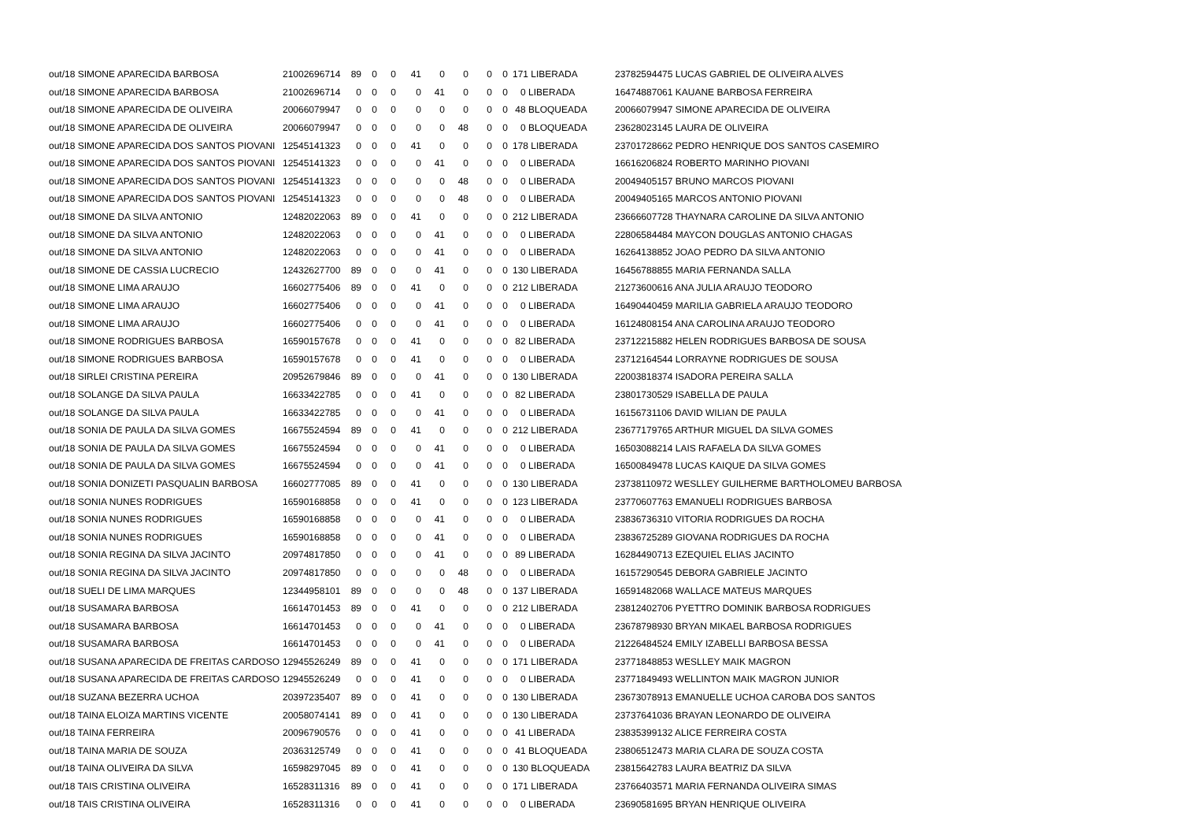| out/18 SIMONE APARECIDA BARBOSA | 21002696714 | 89 | 0 | 0 | 41 | 0 | 0 | 0 | 0 | 171 LIBERADA | 23782594475 LUCAS GABRIEL DE OLIVEIRA ALVES |
| out/18 SIMONE APARECIDA BARBOSA | 21002696714 | 0 | 0 | 0 | 0 | 41 | 0 | 0 | 0 | 0 LIBERADA | 16474887061 KAUANE BARBOSA FERREIRA |
| out/18 SIMONE APARECIDA DE OLIVEIRA | 20066079947 | 0 | 0 | 0 | 0 | 0 | 0 | 0 | 0 | 48 BLOQUEADA | 20066079947 SIMONE APARECIDA DE OLIVEIRA |
| out/18 SIMONE APARECIDA DE OLIVEIRA | 20066079947 | 0 | 0 | 0 | 0 | 0 | 48 | 0 | 0 | 0 BLOQUEADA | 23628023145 LAURA DE OLIVEIRA |
| out/18 SIMONE APARECIDA DOS SANTOS PIOVANI | 12545141323 | 0 | 0 | 0 | 41 | 0 | 0 | 0 | 0 | 178 LIBERADA | 23701728662 PEDRO HENRIQUE DOS SANTOS CASEMIRO |
| out/18 SIMONE APARECIDA DOS SANTOS PIOVANI | 12545141323 | 0 | 0 | 0 | 0 | 41 | 0 | 0 | 0 | 0 LIBERADA | 16616206824 ROBERTO MARINHO PIOVANI |
| out/18 SIMONE APARECIDA DOS SANTOS PIOVANI | 12545141323 | 0 | 0 | 0 | 0 | 0 | 48 | 0 | 0 | 0 LIBERADA | 20049405157 BRUNO MARCOS PIOVANI |
| out/18 SIMONE APARECIDA DOS SANTOS PIOVANI | 12545141323 | 0 | 0 | 0 | 0 | 0 | 48 | 0 | 0 | 0 LIBERADA | 20049405165 MARCOS ANTONIO PIOVANI |
| out/18 SIMONE DA SILVA ANTONIO | 12482022063 | 89 | 0 | 0 | 41 | 0 | 0 | 0 | 0 | 212 LIBERADA | 23666607728 THAYNARA CAROLINE DA SILVA ANTONIO |
| out/18 SIMONE DA SILVA ANTONIO | 12482022063 | 0 | 0 | 0 | 0 | 41 | 0 | 0 | 0 | 0 LIBERADA | 22806584484 MAYCON DOUGLAS ANTONIO CHAGAS |
| out/18 SIMONE DA SILVA ANTONIO | 12482022063 | 0 | 0 | 0 | 0 | 41 | 0 | 0 | 0 | 0 LIBERADA | 16264138852 JOAO PEDRO DA SILVA ANTONIO |
| out/18 SIMONE DE CASSIA LUCRECIO | 12432627700 | 89 | 0 | 0 | 0 | 41 | 0 | 0 | 0 | 130 LIBERADA | 16456788855 MARIA FERNANDA SALLA |
| out/18 SIMONE LIMA ARAUJO | 16602775406 | 89 | 0 | 0 | 41 | 0 | 0 | 0 | 0 | 212 LIBERADA | 21273600616 ANA JULIA ARAUJO TEODORO |
| out/18 SIMONE LIMA ARAUJO | 16602775406 | 0 | 0 | 0 | 0 | 41 | 0 | 0 | 0 | 0 LIBERADA | 16490440459 MARILIA GABRIELA ARAUJO TEODORO |
| out/18 SIMONE LIMA ARAUJO | 16602775406 | 0 | 0 | 0 | 0 | 41 | 0 | 0 | 0 | 0 LIBERADA | 16124808154 ANA CAROLINA ARAUJO TEODORO |
| out/18 SIMONE RODRIGUES BARBOSA | 16590157678 | 0 | 0 | 0 | 41 | 0 | 0 | 0 | 0 | 82 LIBERADA | 23712215882 HELEN RODRIGUES BARBOSA DE SOUSA |
| out/18 SIMONE RODRIGUES BARBOSA | 16590157678 | 0 | 0 | 0 | 41 | 0 | 0 | 0 | 0 | 0 LIBERADA | 23712164544 LORRAYNE RODRIGUES DE SOUSA |
| out/18 SIRLEI CRISTINA PEREIRA | 20952679846 | 89 | 0 | 0 | 0 | 41 | 0 | 0 | 0 | 130 LIBERADA | 22003818374 ISADORA PEREIRA SALLA |
| out/18 SOLANGE DA SILVA PAULA | 16633422785 | 0 | 0 | 0 | 41 | 0 | 0 | 0 | 0 | 82 LIBERADA | 23801730529 ISABELLA DE PAULA |
| out/18 SOLANGE DA SILVA PAULA | 16633422785 | 0 | 0 | 0 | 0 | 41 | 0 | 0 | 0 | 0 LIBERADA | 16156731106 DAVID WILIAN DE PAULA |
| out/18 SONIA DE PAULA DA SILVA GOMES | 16675524594 | 89 | 0 | 0 | 41 | 0 | 0 | 0 | 0 | 212 LIBERADA | 23677179765 ARTHUR MIGUEL DA SILVA GOMES |
| out/18 SONIA DE PAULA DA SILVA GOMES | 16675524594 | 0 | 0 | 0 | 0 | 41 | 0 | 0 | 0 | 0 LIBERADA | 16503088214 LAIS RAFAELA DA SILVA GOMES |
| out/18 SONIA DE PAULA DA SILVA GOMES | 16675524594 | 0 | 0 | 0 | 0 | 41 | 0 | 0 | 0 | 0 LIBERADA | 16500849478 LUCAS KAIQUE DA SILVA GOMES |
| out/18 SONIA DONIZETI PASQUALIN BARBOSA | 16602777085 | 89 | 0 | 0 | 41 | 0 | 0 | 0 | 0 | 130 LIBERADA | 23738110972 WESLLEY GUILHERME BARTHOLOMEU BARBOSA |
| out/18 SONIA NUNES RODRIGUES | 16590168858 | 0 | 0 | 0 | 41 | 0 | 0 | 0 | 0 | 123 LIBERADA | 23770607763 EMANUELI RODRIGUES BARBOSA |
| out/18 SONIA NUNES RODRIGUES | 16590168858 | 0 | 0 | 0 | 0 | 41 | 0 | 0 | 0 | 0 LIBERADA | 23836736310 VITORIA RODRIGUES DA ROCHA |
| out/18 SONIA NUNES RODRIGUES | 16590168858 | 0 | 0 | 0 | 0 | 41 | 0 | 0 | 0 | 0 LIBERADA | 23836725289 GIOVANA RODRIGUES DA ROCHA |
| out/18 SONIA REGINA DA SILVA JACINTO | 20974817850 | 0 | 0 | 0 | 0 | 41 | 0 | 0 | 0 | 89 LIBERADA | 16284490713 EZEQUIEL ELIAS JACINTO |
| out/18 SONIA REGINA DA SILVA JACINTO | 20974817850 | 0 | 0 | 0 | 0 | 0 | 48 | 0 | 0 | 0 LIBERADA | 16157290545 DEBORA GABRIELE JACINTO |
| out/18 SUELI DE LIMA MARQUES | 12344958101 | 89 | 0 | 0 | 0 | 0 | 48 | 0 | 0 | 137 LIBERADA | 16591482068 WALLACE MATEUS MARQUES |
| out/18 SUSAMARA BARBOSA | 16614701453 | 89 | 0 | 0 | 41 | 0 | 0 | 0 | 0 | 212 LIBERADA | 23812402706 PYETTRO DOMINIK BARBOSA RODRIGUES |
| out/18 SUSAMARA BARBOSA | 16614701453 | 0 | 0 | 0 | 0 | 41 | 0 | 0 | 0 | 0 LIBERADA | 23678798930 BRYAN MIKAEL BARBOSA RODRIGUES |
| out/18 SUSAMARA BARBOSA | 16614701453 | 0 | 0 | 0 | 0 | 41 | 0 | 0 | 0 | 0 LIBERADA | 21226484524 EMILY IZABELLI BARBOSA BESSA |
| out/18 SUSANA APARECIDA DE FREITAS CARDOSO | 12945526249 | 89 | 0 | 0 | 41 | 0 | 0 | 0 | 0 | 171 LIBERADA | 23771848853 WESLLEY MAIK MAGRON |
| out/18 SUSANA APARECIDA DE FREITAS CARDOSO | 12945526249 | 0 | 0 | 0 | 41 | 0 | 0 | 0 | 0 | 0 LIBERADA | 23771849493 WELLINTON MAIK MAGRON JUNIOR |
| out/18 SUZANA BEZERRA UCHOA | 20397235407 | 89 | 0 | 0 | 41 | 0 | 0 | 0 | 0 | 130 LIBERADA | 23673078913 EMANUELLE UCHOA CAROBA DOS SANTOS |
| out/18 TAINA ELOIZA MARTINS VICENTE | 20058074141 | 89 | 0 | 0 | 41 | 0 | 0 | 0 | 0 | 130 LIBERADA | 23737641036 BRAYAN LEONARDO DE OLIVEIRA |
| out/18 TAINA FERREIRA | 20096790576 | 0 | 0 | 0 | 41 | 0 | 0 | 0 | 0 | 41 LIBERADA | 23835399132 ALICE FERREIRA COSTA |
| out/18 TAINA MARIA DE SOUZA | 20363125749 | 0 | 0 | 0 | 41 | 0 | 0 | 0 | 0 | 41 BLOQUEADA | 23806512473 MARIA CLARA DE SOUZA COSTA |
| out/18 TAINA OLIVEIRA DA SILVA | 16598297045 | 89 | 0 | 0 | 41 | 0 | 0 | 0 | 0 | 130 BLOQUEADA | 23815642783 LAURA BEATRIZ DA SILVA |
| out/18 TAIS CRISTINA OLIVEIRA | 16528311316 | 89 | 0 | 0 | 41 | 0 | 0 | 0 | 0 | 171 LIBERADA | 23766403571 MARIA FERNANDA OLIVEIRA SIMAS |
| out/18 TAIS CRISTINA OLIVEIRA | 16528311316 | 0 | 0 | 0 | 41 | 0 | 0 | 0 | 0 | 0 LIBERADA | 23690581695 BRYAN HENRIQUE OLIVEIRA |